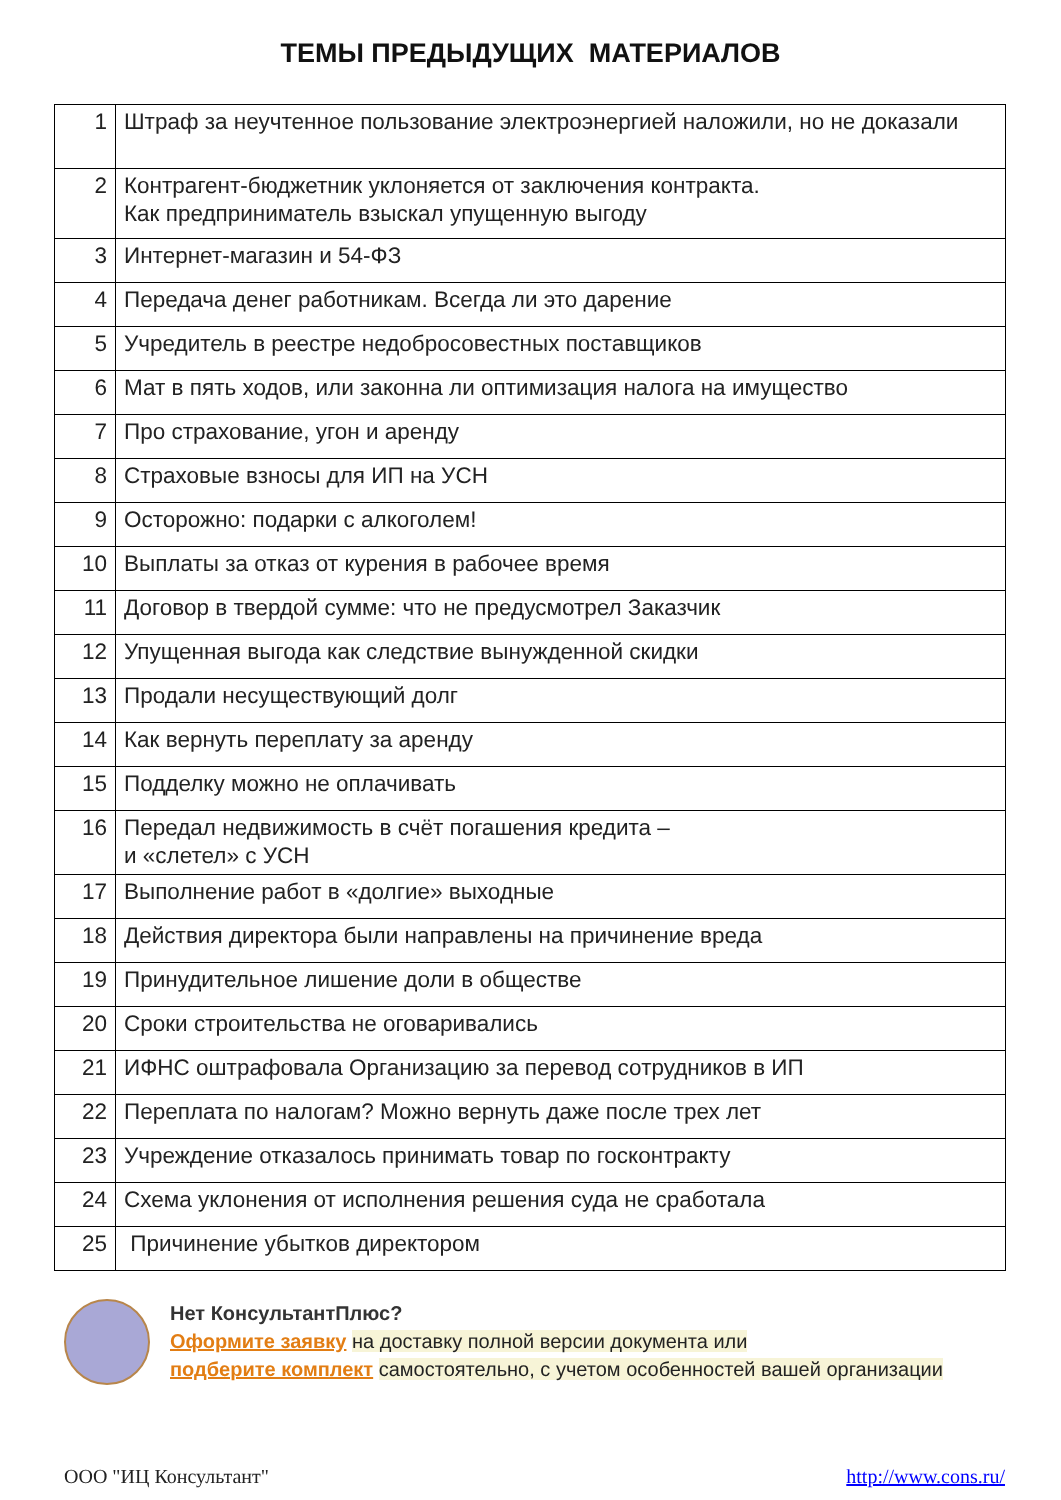ТЕМЫ ПРЕДЫДУЩИХ МАТЕРИАЛОВ
| 1 | Штраф за неучтенное пользование электроэнергией наложили, но не доказали |
| 2 | Контрагент-бюджетник уклоняется от заключения контракта. Как предприниматель взыскал упущенную выгоду |
| 3 | Интернет-магазин и 54-ФЗ |
| 4 | Передача денег работникам. Всегда ли это дарение |
| 5 | Учредитель в реестре недобросовестных поставщиков |
| 6 | Мат в пять ходов, или законна ли оптимизация налога на имущество |
| 7 | Про страхование, угон и аренду |
| 8 | Страховые взносы для ИП на УСН |
| 9 | Осторожно: подарки с алкоголем! |
| 10 | Выплаты за отказ от курения в рабочее время |
| 11 | Договор в твердой сумме: что не предусмотрел Заказчик |
| 12 | Упущенная выгода как следствие вынужденной скидки |
| 13 | Продали несуществующий долг |
| 14 | Как вернуть переплату за аренду |
| 15 | Подделку можно не оплачивать |
| 16 | Передал недвижимость в счёт погашения кредита – и «слетел» с УСН |
| 17 | Выполнение работ в «долгие» выходные |
| 18 | Действия директора были направлены на причинение вреда |
| 19 | Принудительное лишение доли в обществе |
| 20 | Сроки строительства не оговаривались |
| 21 | ИФНС оштрафовала Организацию за перевод сотрудников в ИП |
| 22 | Переплата по налогам? Можно вернуть даже после трех лет |
| 23 | Учреждение отказалось принимать товар по госконтракту |
| 24 | Схема уклонения от исполнения решения суда не сработала |
| 25 | Причинение убытков директором |
Нет КонсультантПлюс?
Оформите заявку на доставку полной версии документа или
подберите комплект самостоятельно, с учетом особенностей вашей организации
ООО "ИЦ Консультант" http://www.cons.ru/